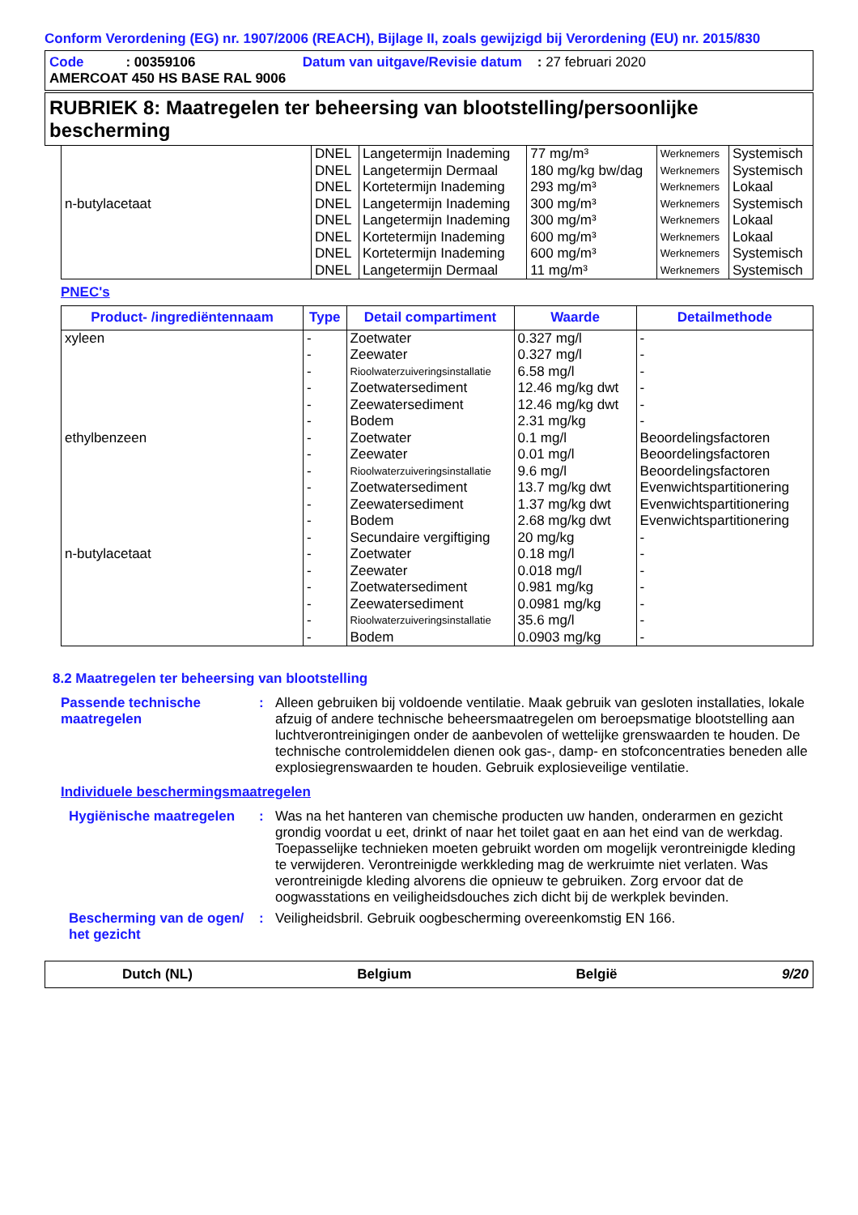Conform Verordening (EG) nr. 1907/2006 (REACH), Bijlage II, zoals gewijzigd bij Verordening (EU) nr. 2015/830
Code : 00359106 Datum van uitgave/Revisie datum : 27 februari 2020
AMERCOAT 450 HS BASE RAL 9006
RUBRIEK 8: Maatregelen ter beheersing van blootstelling/persoonlijke bescherming
| | DNEL | Langetermijn Inademing | 77 mg/m³ | Werknemers | Systemisch |
| | DNEL | Langetermijn Dermaal | 180 mg/kg bw/dag | Werknemers | Systemisch |
| | DNEL | Kortetermijn Inademing | 293 mg/m³ | Werknemers | Lokaal |
| n-butylacetaat | DNEL | Langetermijn Inademing | 300 mg/m³ | Werknemers | Systemisch |
| | DNEL | Langetermijn Inademing | 300 mg/m³ | Werknemers | Lokaal |
| | DNEL | Kortetermijn Inademing | 600 mg/m³ | Werknemers | Lokaal |
| | DNEL | Kortetermijn Inademing | 600 mg/m³ | Werknemers | Systemisch |
| | DNEL | Langetermijn Dermaal | 11 mg/m³ | Werknemers | Systemisch |
PNEC's
| Product- /ingrediëntennaam | Type | Detail compartiment | Waarde | Detailmethode |
| --- | --- | --- | --- | --- |
| xyleen | - | Zoetwater | 0.327 mg/l | - |
| | - | Zeewater | 0.327 mg/l | - |
| | - | Rioolwaterzuiveringsinstallatie | 6.58 mg/l | - |
| | - | Zoetwatersediment | 12.46 mg/kg dwt | - |
| | - | Zeewatersediment | 12.46 mg/kg dwt | - |
| | - | Bodem | 2.31 mg/kg | - |
| ethylbenzeen | - | Zoetwater | 0.1 mg/l | Beoordelingsfactoren |
| | - | Zeewater | 0.01 mg/l | Beoordelingsfactoren |
| | - | Rioolwaterzuiveringsinstallatie | 9.6 mg/l | Beoordelingsfactoren |
| | - | Zoetwatersediment | 13.7 mg/kg dwt | Evenwichtspartitionering |
| | - | Zeewatersediment | 1.37 mg/kg dwt | Evenwichtspartitionering |
| | - | Bodem | 2.68 mg/kg dwt | Evenwichtspartitionering |
| | - | Secundaire vergiftiging | 20 mg/kg | - |
| n-butylacetaat | - | Zoetwater | 0.18 mg/l | - |
| | - | Zeewater | 0.018 mg/l | - |
| | - | Zoetwatersediment | 0.981 mg/kg | - |
| | - | Zeewatersediment | 0.0981 mg/kg | - |
| | - | Rioolwaterzuiveringsinstallatie | 35.6 mg/l | - |
| | - | Bodem | 0.0903 mg/kg | - |
8.2 Maatregelen ter beheersing van blootstelling
Passende technische maatregelen
: Alleen gebruiken bij voldoende ventilatie. Maak gebruik van gesloten installaties, lokale afzuig of andere technische beheersmaatregelen om beroepsmatige blootstelling aan luchtverontreinigingen onder de aanbevolen of wettelijke grenswaarden te houden. De technische controlemiddelen dienen ook gas-, damp- en stofconcentraties beneden alle explosiegrenswaarden te houden. Gebruik explosieveilige ventilatie.
Individuele beschermingsmaatregelen
Hygiënische maatregelen : Was na het hanteren van chemische producten uw handen, onderarmen en gezicht grondig voordat u eet, drinkt of naar het toilet gaat en aan het eind van de werkdag. Toepasselijke technieken moeten gebruikt worden om mogelijk verontreinigde kleding te verwijderen. Verontreinigde werkkleding mag de werkruimte niet verlaten. Was verontreinigde kleding alvorens die opnieuw te gebruiken. Zorg ervoor dat de oogwasstations en veiligheidsdouches zich dicht bij de werkplek bevinden.
Bescherming van de ogen/ het gezicht
: Veiligheidsbril. Gebruik oogbescherming overeenkomstig EN 166.
Dutch (NL) Belgium België 9/20